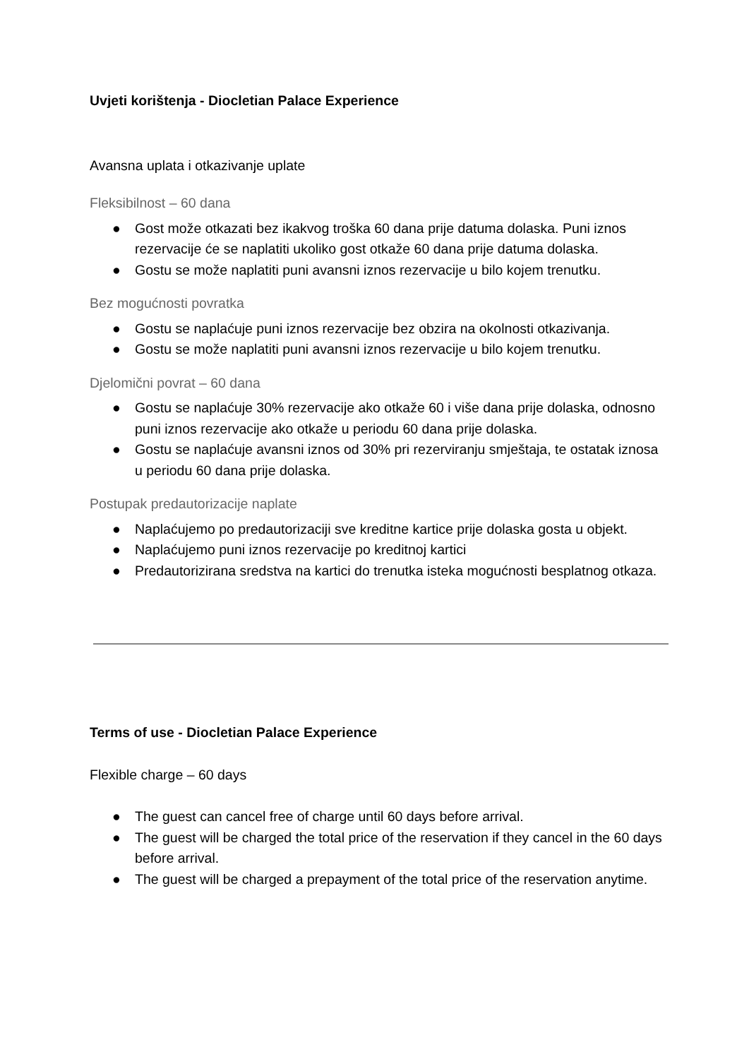Uvjeti korištenja - Diocletian Palace Experience
Avansna uplata i otkazivanje uplate
Fleksibilnost – 60 dana
● Gost može otkazati bez ikakvog troška 60 dana prije datuma dolaska. Puni iznos rezervacije će se naplatiti ukoliko gost otkaže 60 dana prije datuma dolaska.
● Gostu se može naplatiti puni avansni iznos rezervacije u bilo kojem trenutku.
Bez mogućnosti povratka
● Gostu se naplaćuje puni iznos rezervacije bez obzira na okolnosti otkazivanja.
● Gostu se može naplatiti puni avansni iznos rezervacije u bilo kojem trenutku.
Djelomični povrat – 60 dana
● Gostu se naplaćuje 30% rezervacije ako otkaže 60 i više dana prije dolaska, odnosno puni iznos rezervacije ako otkaže u periodu 60 dana prije dolaska.
● Gostu se naplaćuje avansni iznos od 30% pri rezerviranju smještaja, te ostatak iznosa u periodu 60 dana prije dolaska.
Postupak predautorizacije naplate
● Naplaćujemo po predautorizaciji sve kreditne kartice prije dolaska gosta u objekt.
● Naplaćujemo puni iznos rezervacije po kreditnoj kartici
● Predautorizirana sredstva na kartici do trenutka isteka mogućnosti besplatnog otkaza.
Terms of use - Diocletian Palace Experience
Flexible charge – 60 days
● The guest can cancel free of charge until 60 days before arrival.
● The guest will be charged the total price of the reservation if they cancel in the 60 days before arrival.
● The guest will be charged a prepayment of the total price of the reservation anytime.